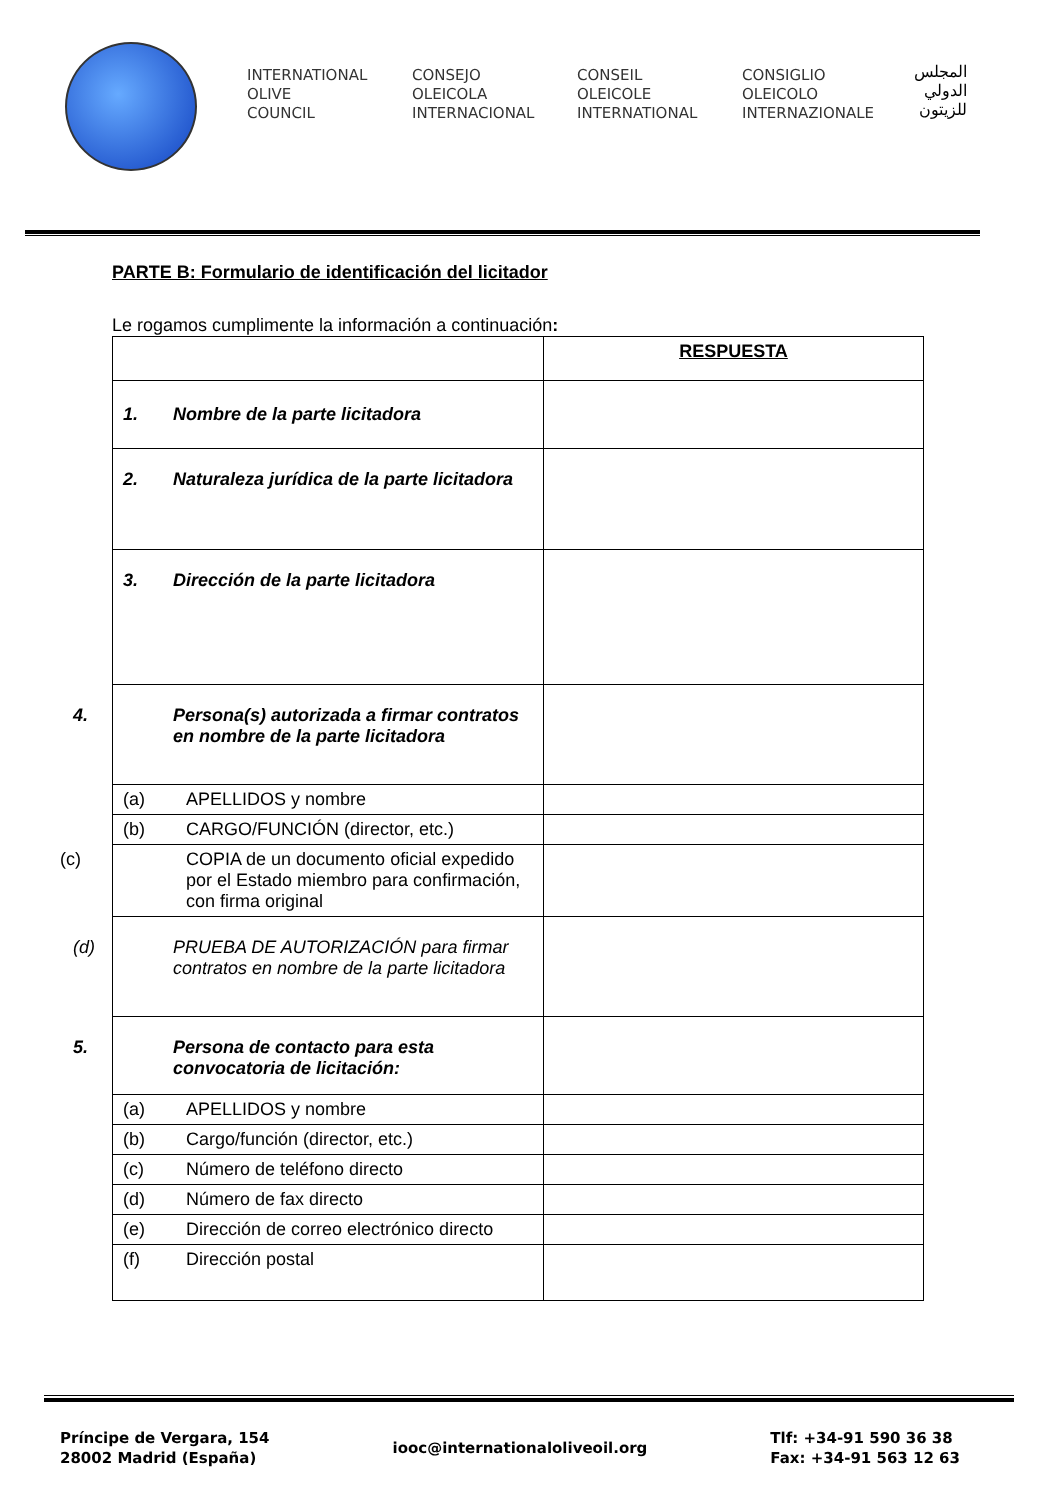INTERNATIONAL
OLIVE
COUNCIL
CONSEJO
OLEICOLA
INTERNACIONAL
CONSEIL
OLEICOLE
INTERNATIONAL
CONSIGLIO
OLEICOLO
INTERNAZIONALE
المجلس
الدولي
للزيتون
PARTE B: Formulario de identificación del licitador
Le rogamos cumplimente la información a continuación:
| | RESPUESTA |
| 1. Nombre de la parte licitadora | |
| 2. Naturaleza jurídica de la parte licitadora | |
| 3. Dirección de la parte licitadora | |
| 4. Persona(s) autorizada a firmar contratos en nombre de la parte licitadora | |
| (a) APELLIDOS y nombre | |
| (b) CARGO/FUNCIÓN (director, etc.) | |
| (c) COPIA de un documento oficial expedido por el Estado miembro para confirmación, con firma original | |
| (d) PRUEBA DE AUTORIZACIÓN para firmar contratos en nombre de la parte licitadora | |
| 5. Persona de contacto para esta convocatoria de licitación: | |
| (a) APELLIDOS y nombre | |
| (b) Cargo/función (director, etc.) | |
| (c) Número de teléfono directo | |
| (d) Número de fax directo | |
| (e) Dirección de correo electrónico directo | |
| (f) Dirección postal | |
Príncipe de Vergara, 154
28002 Madrid (España)
iooc@internationaloliveoil.org
Tlf: +34-91 590 36 38
Fax: +34-91 563 12 63